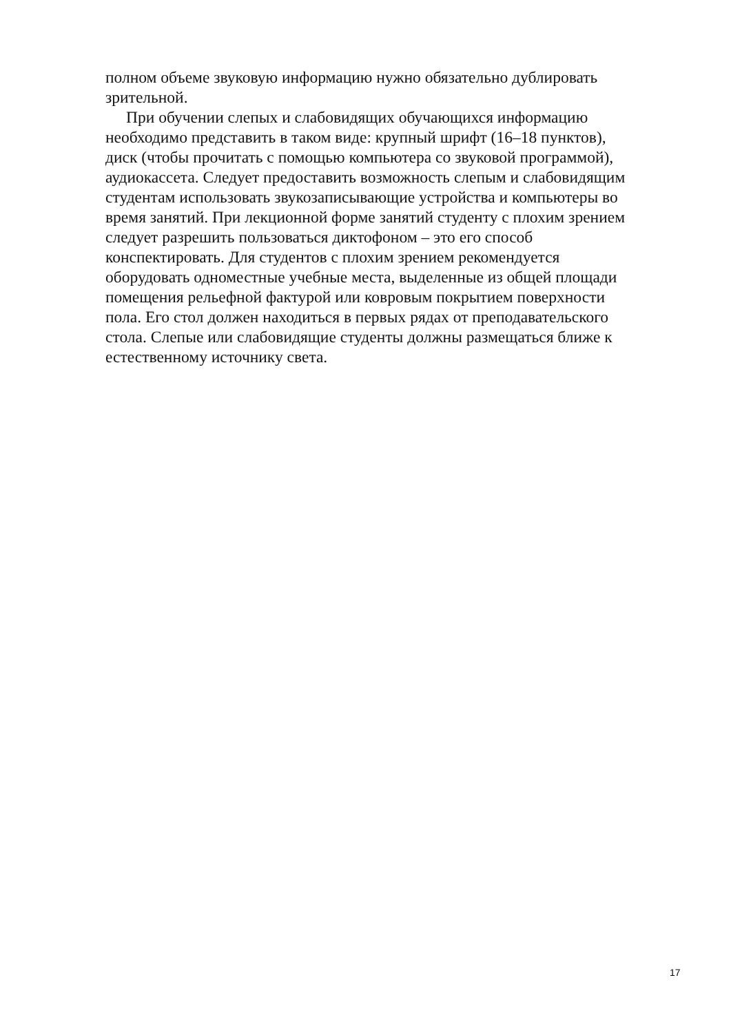полном объеме звуковую информацию нужно обязательно дублировать
зрительной.
При обучении слепых и слабовидящих обучающихся информацию
необходимо представить в таком виде: крупный шрифт (16–18 пунктов),
диск (чтобы прочитать с помощью компьютера со звуковой программой),
аудиокассета. Следует предоставить возможность слепым и слабовидящим
студентам использовать звукозаписывающие устройства и компьютеры во
время занятий. При лекционной форме занятий студенту с плохим зрением
следует разрешить пользоваться диктофоном – это его способ
конспектировать. Для студентов с плохим зрением рекомендуется
оборудовать одноместные учебные места, выделенные из общей площади
помещения рельефной фактурой или ковровым покрытием поверхности
пола. Его стол должен находиться в первых рядах от преподавательского
стола. Слепые или слабовидящие студенты должны размещаться ближе к
естественному источнику света.
17